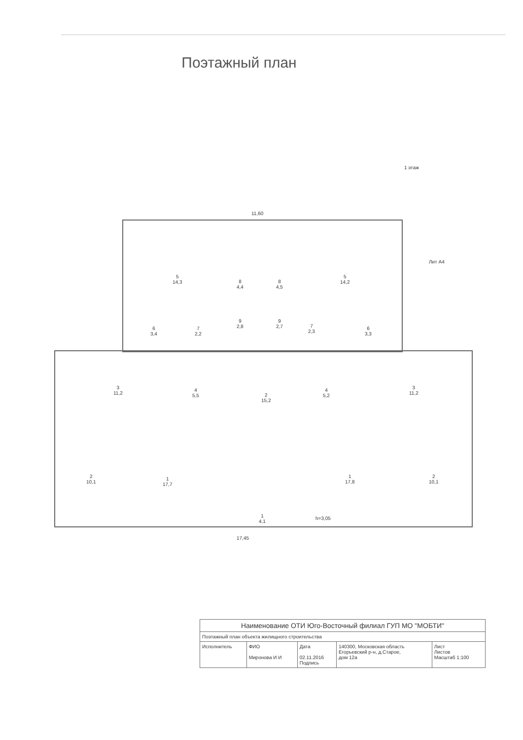Поэтажный план
1 этаж
11,60
5
14,3
8
4,4
8
4,5
5
14,2
Лит А4
6
3,4
7
2,2
9
2,8
9
2,7
7
2,3
6
3,3
3
11,2
4
5,5
2
15,2
4
5,2
3
11,2
2
10,1
1
17,7
1
4,1
1
17,8
2
10,1
h=3,05
17,45
| Наименование ОТИ Юго-Восточный филиал ГУП МО "МОБТИ" | | | | |
| Поэтажный план объекта жилищного строительства | | | | |
| Исполнитель | ФИО Миронова И И | Дата 02.11.2016 Подпись | 140300, Московская область Егорьевский р-н, д.Старое, дом 12а | Лист Листов Масштаб 1:100 |